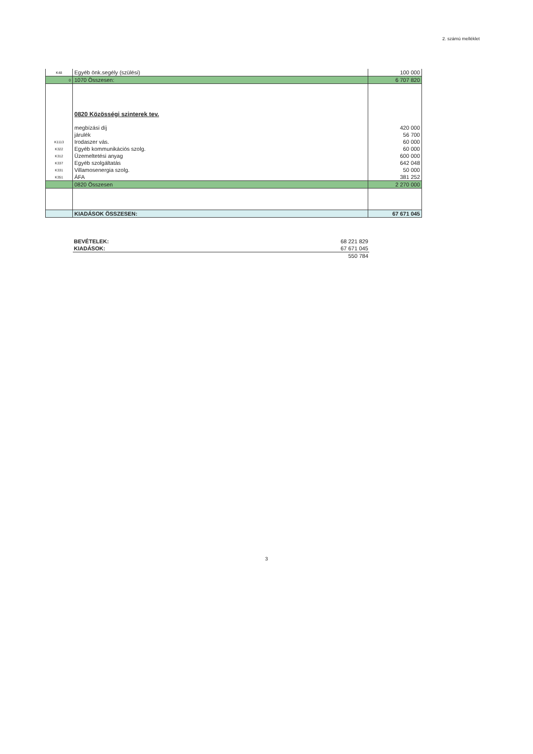2. számú melléklet
| K48 | Egyéb önk.segély (szülési) | 100 000 |
| 0 | 1070 Összesen: | 6 707 820 |
| | 0820 Közösségi szinterek tev. | |
| | megbízási díj | 420 000 |
| | járulék | 56 700 |
| K1113 | Irodaszer vás. | 60 000 |
| K322 | Egyéb kommunikációs szolg. | 60 000 |
| K312 | Üzemeltetési anyag | 600 000 |
| K337 | Egyéb szolgáltatás | 642 048 |
| K331 | Villamosenergia szolg. | 50 000 |
| K351 | ÁFA | 381 252 |
| | 0820 Összesen | 2 270 000 |
| | KIADÁSOK ÖSSZESEN: | 67 671 045 |
| BEVÉTELEK: | 68 221 829 |
| KIADÁSOK: | 67 671 045 |
| | 550 784 |
3